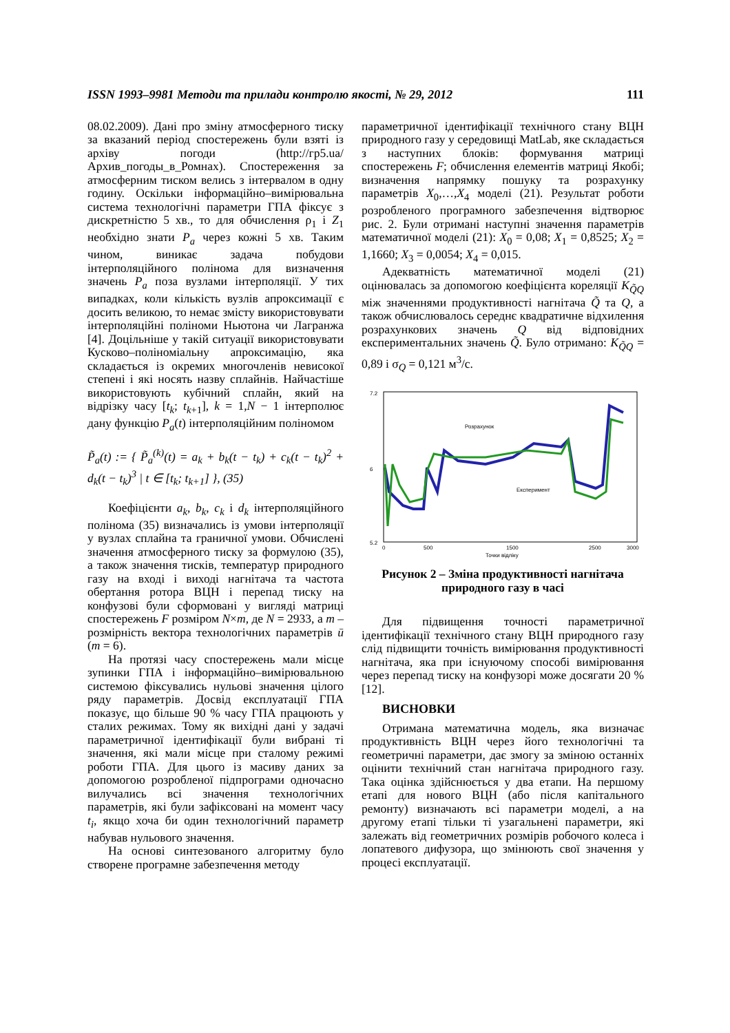ISSN 1993–9981 Методи та прилади контролю якості, № 29, 2012 111
08.02.2009). Дані про зміну атмосферного тиску за вказаний період спостережень були взяті із архіву погоди (http://гр5.ua/Архив_погоды_в_Ромнах). Спостереження за атмосферним тиском велись з інтервалом в одну годину. Оскільки інформаційно–вимірювальна система технологічні параметри ГПА фіксує з дискретністю 5 хв., то для обчислення ρ<sub>1</sub> і Z<sub>1</sub> необхідно знати P<sub>a</sub> через кожні 5 хв. Таким чином, виникає задача побудови інтерполяційного полінома для визначення значень P<sub>a</sub> поза вузлами інтерполяції. У тих випадках, коли кількість вузлів апроксимації є досить великою, то немає змісту використовувати інтерполяційні поліноми Ньютона чи Лагранжа [4]. Доцільніше у такій ситуації використовувати Кусково–поліноміальну апроксимацію, яка складається із окремих многочленів невисокої степені і які носять назву сплайнів. Найчастіше використовують кубічний сплайн, який на відрізку часу [t<sub>k</sub>; t<sub>k+1</sub>], k = 1,N − 1 інтерполює дану функцію P<sub>a</sub>(t) інтерполяційним поліномом
P̃<sub>a</sub>(t) := { P̃<sub>a</sub><sup>(k)</sup>(t) = a<sub>k</sub> + b<sub>k</sub>(t − t<sub>k</sub>) + c<sub>k</sub>(t − t<sub>k</sub>)<sup>2</sup> + d<sub>k</sub>(t − t<sub>k</sub>)<sup>3</sup> | t ∈ [t<sub>k</sub>; t<sub>k+1</sub>] }, (35)
Коефіцієнти a<sub>k</sub>, b<sub>k</sub>, c<sub>k</sub> і d<sub>k</sub> інтерполяційного полінома (35) визначались із умови інтерполяції у вузлах сплайна та граничної умови. Обчислені значення атмосферного тиску за формулою (35), а також значення тисків, температур природного газу на вході і виході нагнітача та частота обертання ротора ВЦН і перепад тиску на конфузові були сформовані у вигляді матриці спостережень F розміром N×m, де N = 2933, а m – розмірність вектора технологічних параметрів ū (m = 6).
На протязі часу спостережень мали місце зупинки ГПА і інформаційно–вимірювальною системою фіксувались нульові значення цілого ряду параметрів. Досвід експлуатації ГПА показує, що більше 90 % часу ГПА працюють у сталих режимах. Тому як вихідні дані у задачі параметричної ідентифікації були вибрані ті значення, які мали місце при сталому режимі роботи ГПА. Для цього із масиву даних за допомогою розробленої підпрограми одночасно вилучались всі значення технологічних параметрів, які були зафіксовані на момент часу t<sub>i</sub>, якщо хоча би один технологічний параметр набував нульового значення.
На основі синтезованого алгоритму було створене програмне забезпечення методу
параметричної ідентифікації технічного стану ВЦН природного газу у середовищі MatLab, яке складається з наступних блоків: формування матриці спостережень F; обчислення елементів матриці Якобі; визначення напрямку пошуку та розрахунку параметрів X<sub>0</sub>,…,X<sub>4</sub> моделі (21). Результат роботи розробленого програмного забезпечення відтворює рис. 2. Були отримані наступні значення параметрів математичної моделі (21): X<sub>0</sub> = 0,08; X<sub>1</sub> = 0,8525; X<sub>2</sub> = 1,1660; X<sub>3</sub> = 0,0054; X<sub>4</sub> = 0,015.
Адекватність математичної моделі (21) оцінювалась за допомогою коефіцієнта кореляції K<sub>Q̃Q</sub> між значеннями продуктивності нагнітача Q̃ та Q, а також обчислювалось середнє квадратичне відхилення розрахункових значень Q від відповідних експериментальних значень Q̃. Було отримано: K<sub>Q̃Q</sub> = 0,89 і σ<sub>Q</sub> = 0,121 м<sup>3</sup>/с.
7.2
6
5.2
0
500
1500
2500
3000
Точки відліку
Розрахунок
Експеримент
Рисунок 2 – Зміна продуктивності нагнітача природного газу в часі
Для підвищення точності параметричної ідентифікації технічного стану ВЦН природного газу слід підвищити точність вимірювання продуктивності нагнітача, яка при існуючому способі вимірювання через перепад тиску на конфузорі може досягати 20 % [12].
ВИСНОВКИ
Отримана математична модель, яка визначає продуктивність ВЦН через його технологічні та геометричні параметри, дає змогу за зміною останніх оцінити технічний стан нагнітача природного газу. Така оцінка здійснюється у два етапи. На першому етапі для нового ВЦН (або після капітального ремонту) визначають всі параметри моделі, а на другому етапі тільки ті узагальнені параметри, які залежать від геометричних розмірів робочого колеса і лопатевого дифузора, що змінюють свої значення у процесі експлуатації.